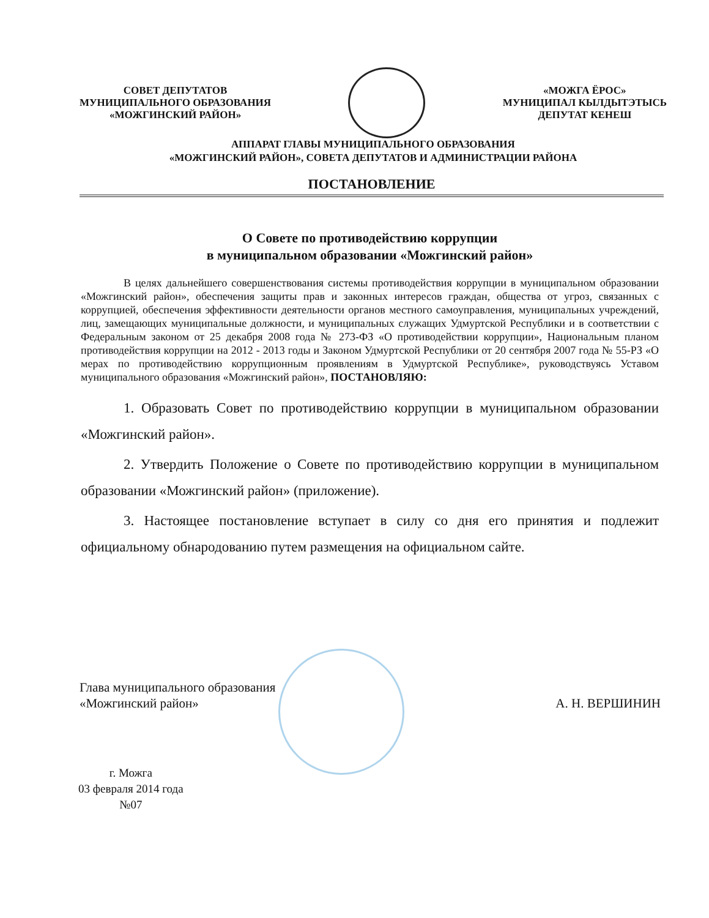СОВЕТ ДЕПУТАТОВ
МУНИЦИПАЛЬНОГО ОБРАЗОВАНИЯ
«МОЖГИНСКИЙ РАЙОН»
«МОЖГА ЁРОС»
МУНИЦИПАЛ КЫЛДЫТЭТЫСЬ
ДЕПУТАТ КЕНЕШ
АППАРАТ ГЛАВЫ МУНИЦИПАЛЬНОГО ОБРАЗОВАНИЯ
«МОЖГИНСКИЙ РАЙОН», СОВЕТА ДЕПУТАТОВ И АДМИНИСТРАЦИИ РАЙОНА
ПОСТАНОВЛЕНИЕ
О Совете по противодействию коррупции
в муниципальном образовании «Можгинский район»
В целях дальнейшего совершенствования системы противодействия коррупции в муниципальном образовании «Можгинский район», обеспечения защиты прав и законных интересов граждан, общества от угроз, связанных с коррупцией, обеспечения эффективности деятельности органов местного самоуправления, муниципальных учреждений, лиц, замещающих муниципальные должности, и муниципальных служащих Удмуртской Республики и в соответствии с Федеральным законом от 25 декабря 2008 года № 273-ФЗ «О противодействии коррупции», Национальным планом противодействия коррупции на 2012 - 2013 годы и Законом Удмуртской Республики от 20 сентября 2007 года № 55-РЗ «О мерах по противодействию коррупционным проявлениям в Удмуртской Республике», руководствуясь Уставом муниципального образования «Можгинский район», ПОСТАНОВЛЯЮ:
1. Образовать Совет по противодействию коррупции в муниципальном образовании «Можгинский район».
2. Утвердить Положение о Совете по противодействию коррупции в муниципальном образовании «Можгинский район» (приложение).
3. Настоящее постановление вступает в силу со дня его принятия и подлежит официальному обнародованию путем размещения на официальном сайте.
Глава муниципального образования
«Можгинский район»
А. Н. ВЕРШИНИН
г. Можга
03 февраля 2014 года
№07